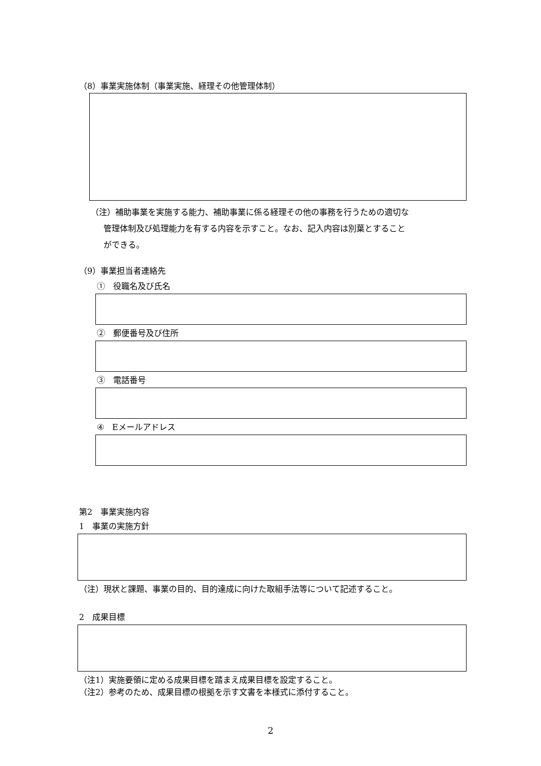（8）事業実施体制（事業実施、経理その他管理体制）
（注）補助事業を実施する能力、補助事業に係る経理その他の事務を行うための適切な
管理体制及び処理能力を有する内容を示すこと。なお、記入内容は別葉とすること
ができる。
（9）事業担当者連絡先
①　役職名及び氏名
②　郵便番号及び住所
③　電話番号
④　Eメールアドレス
第2　事業実施内容
1　事業の実施方針
（注）現状と課題、事業の目的、目的達成に向けた取組手法等について記述すること。
2　成果目標
（注1）実施要領に定める成果目標を踏まえ成果目標を設定すること。
（注2）参考のため、成果目標の根拠を示す文書を本様式に添付すること。
2